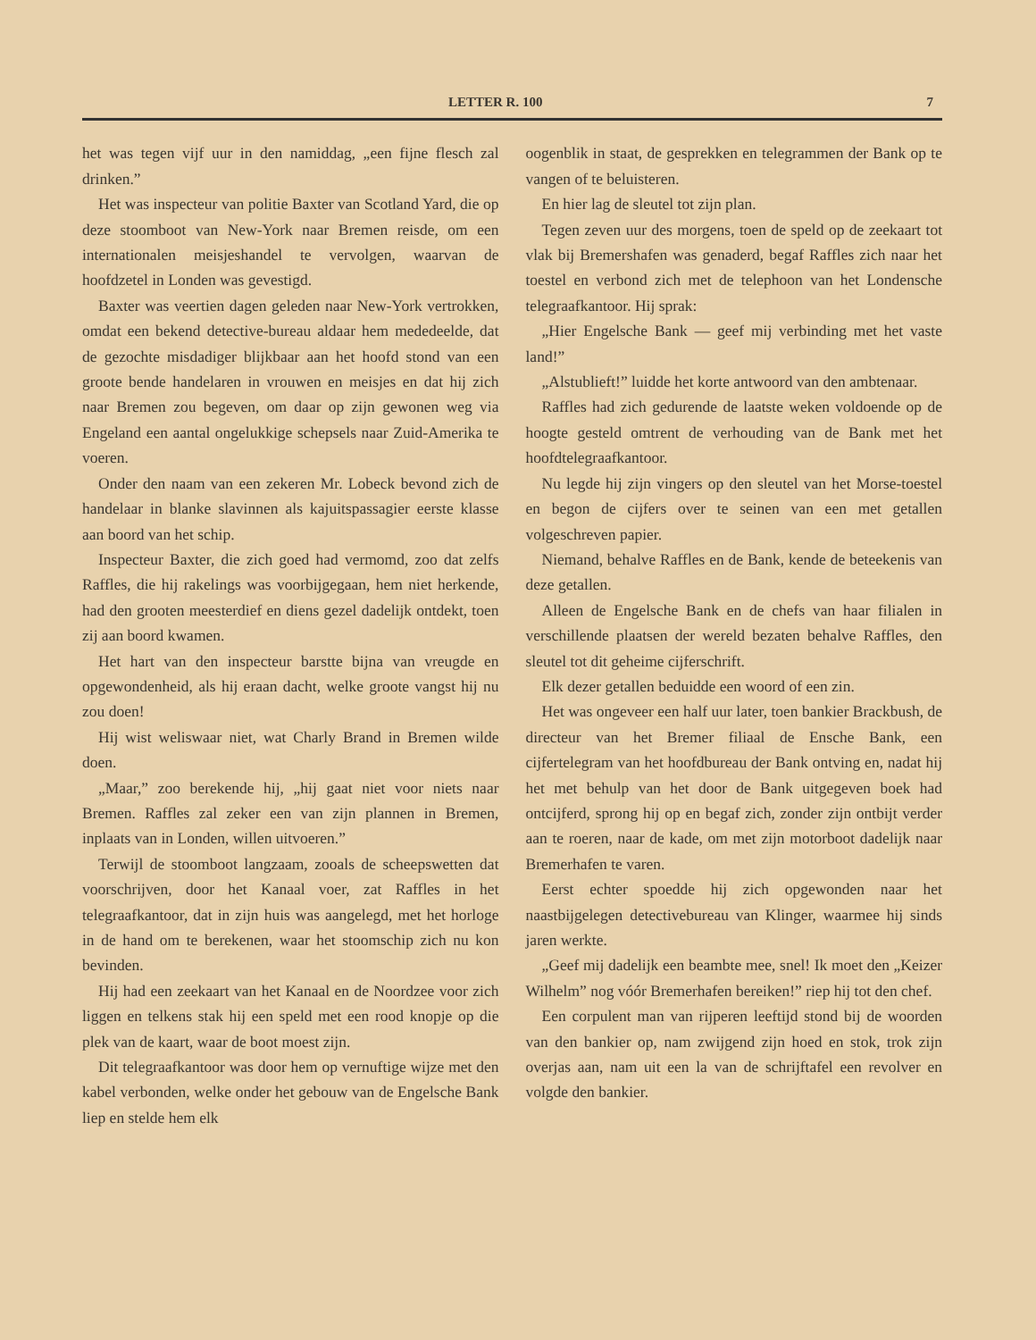LETTER R. 100 7
het was tegen vijf uur in den namiddag, „een fijne flesch zal drinken.”
Het was inspecteur van politie Baxter van Scotland Yard, die op deze stoomboot van New-York naar Bremen reisde, om een internationalen meisjeshandel te vervolgen, waarvan de hoofdzetel in Londen was gevestigd.
Baxter was veertien dagen geleden naar New-York vertrokken, omdat een bekend detective-bureau aldaar hem mededeelde, dat de gezochte misdadiger blijkbaar aan het hoofd stond van een groote bende handelaren in vrouwen en meisjes en dat hij zich naar Bremen zou begeven, om daar op zijn gewonen weg via Engeland een aantal ongelukkige schepsels naar Zuid-Amerika te voeren.
Onder den naam van een zekeren Mr. Lobeck bevond zich de handelaar in blanke slavinnen als kajuitspassagier eerste klasse aan boord van het schip.
Inspecteur Baxter, die zich goed had vermomd, zoo dat zelfs Raffles, die hij rakelings was voorbijgegaan, hem niet herkende, had den grooten meesterdief en diens gezel dadelijk ontdekt, toen zij aan boord kwamen.
Het hart van den inspecteur barstte bijna van vreugde en opgewondenheid, als hij eraan dacht, welke groote vangst hij nu zou doen!
Hij wist weliswaar niet, wat Charly Brand in Bremen wilde doen.
„Maar,” zoo berekende hij, „hij gaat niet voor niets naar Bremen. Raffles zal zeker een van zijn plannen in Bremen, inplaats van in Londen, willen uitvoeren.”
Terwijl de stoomboot langzaam, zooals de scheepswetten dat voorschrijven, door het Kanaal voer, zat Raffles in het telegraafkantoor, dat in zijn huis was aangelegd, met het horloge in de hand om te berekenen, waar het stoomschip zich nu kon bevinden.
Hij had een zeekaart van het Kanaal en de Noordzee voor zich liggen en telkens stak hij een speld met een rood knopje op die plek van de kaart, waar de boot moest zijn.
Dit telegraafkantoor was door hem op vernuftige wijze met den kabel verbonden, welke onder het gebouw van de Engelsche Bank liep en stelde hem elk
oogenblik in staat, de gesprekken en telegrammen der Bank op te vangen of te beluisteren.
En hier lag de sleutel tot zijn plan.
Tegen zeven uur des morgens, toen de speld op de zeekaart tot vlak bij Bremershafen was genaderd, begaf Raffles zich naar het toestel en verbond zich met de telephoon van het Londensche telegraafkantoor. Hij sprak:
„Hier Engelsche Bank — geef mij verbinding met het vaste land!”
„Alstublieft!” luidde het korte antwoord van den ambtenaar.
Raffles had zich gedurende de laatste weken voldoende op de hoogte gesteld omtrent de verhouding van de Bank met het hoofdtelegraafkantoor.
Nu legde hij zijn vingers op den sleutel van het Morse-toestel en begon de cijfers over te seinen van een met getallen volgeschreven papier.
Niemand, behalve Raffles en de Bank, kende de beteekenis van deze getallen.
Alleen de Engelsche Bank en de chefs van haar filialen in verschillende plaatsen der wereld bezaten behalve Raffles, den sleutel tot dit geheime cijferschrift.
Elk dezer getallen beduidde een woord of een zin.
Het was ongeveer een half uur later, toen bankier Brackbush, de directeur van het Bremer filiaal de Ensche Bank, een cijfertelegram van het hoofdbureau der Bank ontving en, nadat hij het met behulp van het door de Bank uitgegeven boek had ontcijferd, sprong hij op en begaf zich, zonder zijn ontbijt verder aan te roeren, naar de kade, om met zijn motorboot dadelijk naar Bremerhafen te varen.
Eerst echter spoedde hij zich opgewonden naar het naastbijgelegen detectivebureau van Klinger, waarmee hij sinds jaren werkte.
„Geef mij dadelijk een beambte mee, snel! Ik moet den „Keizer Wilhelm” nog vóór Bremerhafen bereiken!” riep hij tot den chef.
Een corpulent man van rijperen leeftijd stond bij de woorden van den bankier op, nam zwijgend zijn hoed en stok, trok zijn overjas aan, nam uit een la van de schrijftafel een revolver en volgde den bankier.